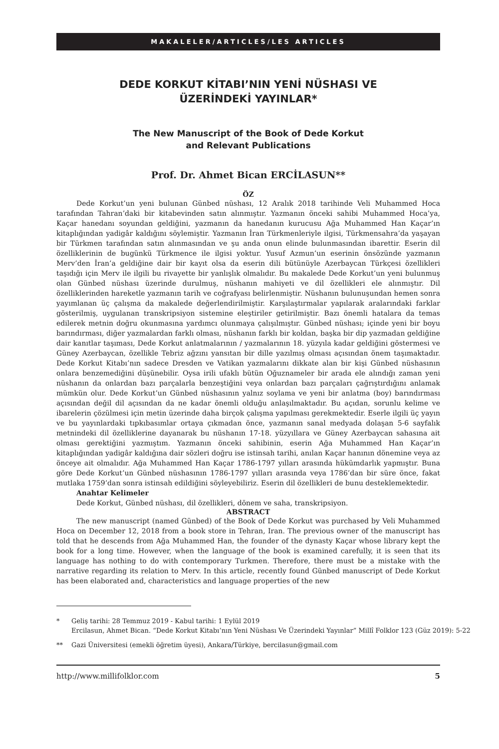MAKALELER/ARTICLES/LES ARTICLES
DEDE KORKUT KİTABI’NIN YENİ NÜSHASI VE
ÜZERİNDEKİ YAYINLAR*
The New Manuscript of the Book of Dede Korkut
and Relevant Publications
Prof. Dr. Ahmet Bican ERCİLASUN**
ÖZ
Dede Korkut’un yeni bulunan Günbed nüshası, 12 Aralık 2018 tarihinde Veli Muhammed Hoca tarafından Tahran’daki bir kitabevinden satın alınmıştır. Yazmanın önceki sahibi Muhammed Hoca’ya, Kaçar hanedanı soyundan geldiğini, yazmanın da hanedanın kurucusu Ağa Muhammed Han Kaçar’ın kitaplığından yadigâr kaldığını söylemiştir. Yazmanın İran Türkmenleriyle ilgisi, Türkmensahra’da yaşayan bir Türkmen tarafından satın alınmasından ve şu anda onun elinde bulunmasından ibarettir. Eserin dil özelliklerinin de bugünkü Türkmence ile ilgisi yoktur. Yusuf Azmun’un eserinin önsözünde yazmanın Merv’den İran’a geldiğine dair bir kayıt olsa da eserin dili bütünüyle Azerbaycan Türkçesi özellikleri taşıdığı için Merv ile ilgili bu rivayette bir yanlışlık olmalıdır. Bu makalede Dede Korkut’un yeni bulunmuş olan Günbed nüshası üzerinde durulmuş, nüshanın mahiyeti ve dil özellikleri ele alınmıştır. Dil özelliklerinden hareketle yazmanın tarih ve coğrafyası belirlenmiştir. Nüshanın bulunuşundan hemen sonra yayımlanan üç çalışma da makalede değerlendirilmiştir. Karşılaştırmalar yapılarak aralarındaki farklar gösterilmiş, uygulanan transkripsiyon sistemine eleştiriler getirilmiştir. Bazı önemli hatalara da temas edilerek metnin doğru okunmasına yardımcı olunmaya çalışılmıştır. Günbed nüshası; içinde yeni bir boyu barındırması, diğer yazmalardan farklı olması, nüshanın farklı bir koldan, başka bir dip yazmadan geldiğine dair kanıtlar taşıması, Dede Korkut anlatmalarının / yazmalarının 18. yüzyıla kadar geldiğini göstermesi ve Güney Azerbaycan, özellikle Tebriz ağzını yansıtan bir dille yazılmış olması açısından önem taşımaktadır. Dede Korkut Kitabı’nın sadece Dresden ve Vatikan yazmalarını dikkate alan bir kişi Günbed nüshasının onlara benzemediğini düşünebilir. Oysa irili ufaklı bütün Oğuznameler bir arada ele alındığı zaman yeni nüshanın da onlardan bazı parçalarla benzeştiğini veya onlardan bazı parçaları çağrıştırdığını anlamak mümkün olur. Dede Korkut’un Günbed nüshasının yalnız soylama ve yeni bir anlatma (boy) barındırması açısından değil dil açısından da ne kadar önemli olduğu anlaşılmaktadır. Bu açıdan, sorunlu kelime ve ibarelerin çözülmesi için metin üzerinde daha birçok çalışma yapılması gerekmektedir. Eserle ilgili üç yayın ve bu yayınlardaki tıpkıbasımlar ortaya çıkmadan önce, yazmanın sanal medyada dolaşan 5-6 sayfalık metnindeki dil özelliklerine dayanarak bu nüshanın 17-18. yüzyıllara ve Güney Azerbaycan sahasına ait olması gerektiğini yazmıştım. Yazmanın önceki sahibinin, eserin Ağa Muhammed Han Kaçar’ın kitaplığından yadigâr kaldığına dair sözleri doğru ise istinsah tarihi, anılan Kaçar hanının dönemine veya az önceye ait olmalıdır. Ağa Muhammed Han Kaçar 1786-1797 yılları arasında hükümdarlık yapmıştır. Buna göre Dede Korkut’un Günbed nüshasının 1786-1797 yılları arasında veya 1786’dan bir süre önce, fakat mutlaka 1759’dan sonra istinsah edildiğini söyleyebiliriz. Eserin dil özellikleri de bunu desteklemektedir.
Anahtar Kelimeler
Dede Korkut, Günbed nüshası, dil özellikleri, dönem ve saha, transkripsiyon.
ABSTRACT
The new manuscript (named Günbed) of the Book of Dede Korkut was purchased by Veli Muhammed Hoca on December 12, 2018 from a book store in Tehran, Iran. The previous owner of the manuscript has told that he descends from Ağa Muhammed Han, the founder of the dynasty Kaçar whose library kept the book for a long time. However, when the language of the book is examined carefully, it is seen that its language has nothing to do with contemporary Turkmen. Therefore, there must be a mistake with the narrative regarding its relation to Merv. In this article, recently found Günbed manuscript of Dede Korkut has been elaborated and, characteristics and language properties of the new
* Geliş tarihi: 28 Temmuz 2019 - Kabul tarihi: 1 Eylül 2019
Ercilasun, Ahmet Bican. “Dede Korkut Kitabı’nın Yeni Nüshası Ve Üzerindeki Yayınlar” Millî Folklor 123 (Güz 2019): 5-22
** Gazi Üniversitesi (emekli öğretim üyesi), Ankara/Türkiye, bercilasun@gmail.com
http://www.millifolklor.com 5